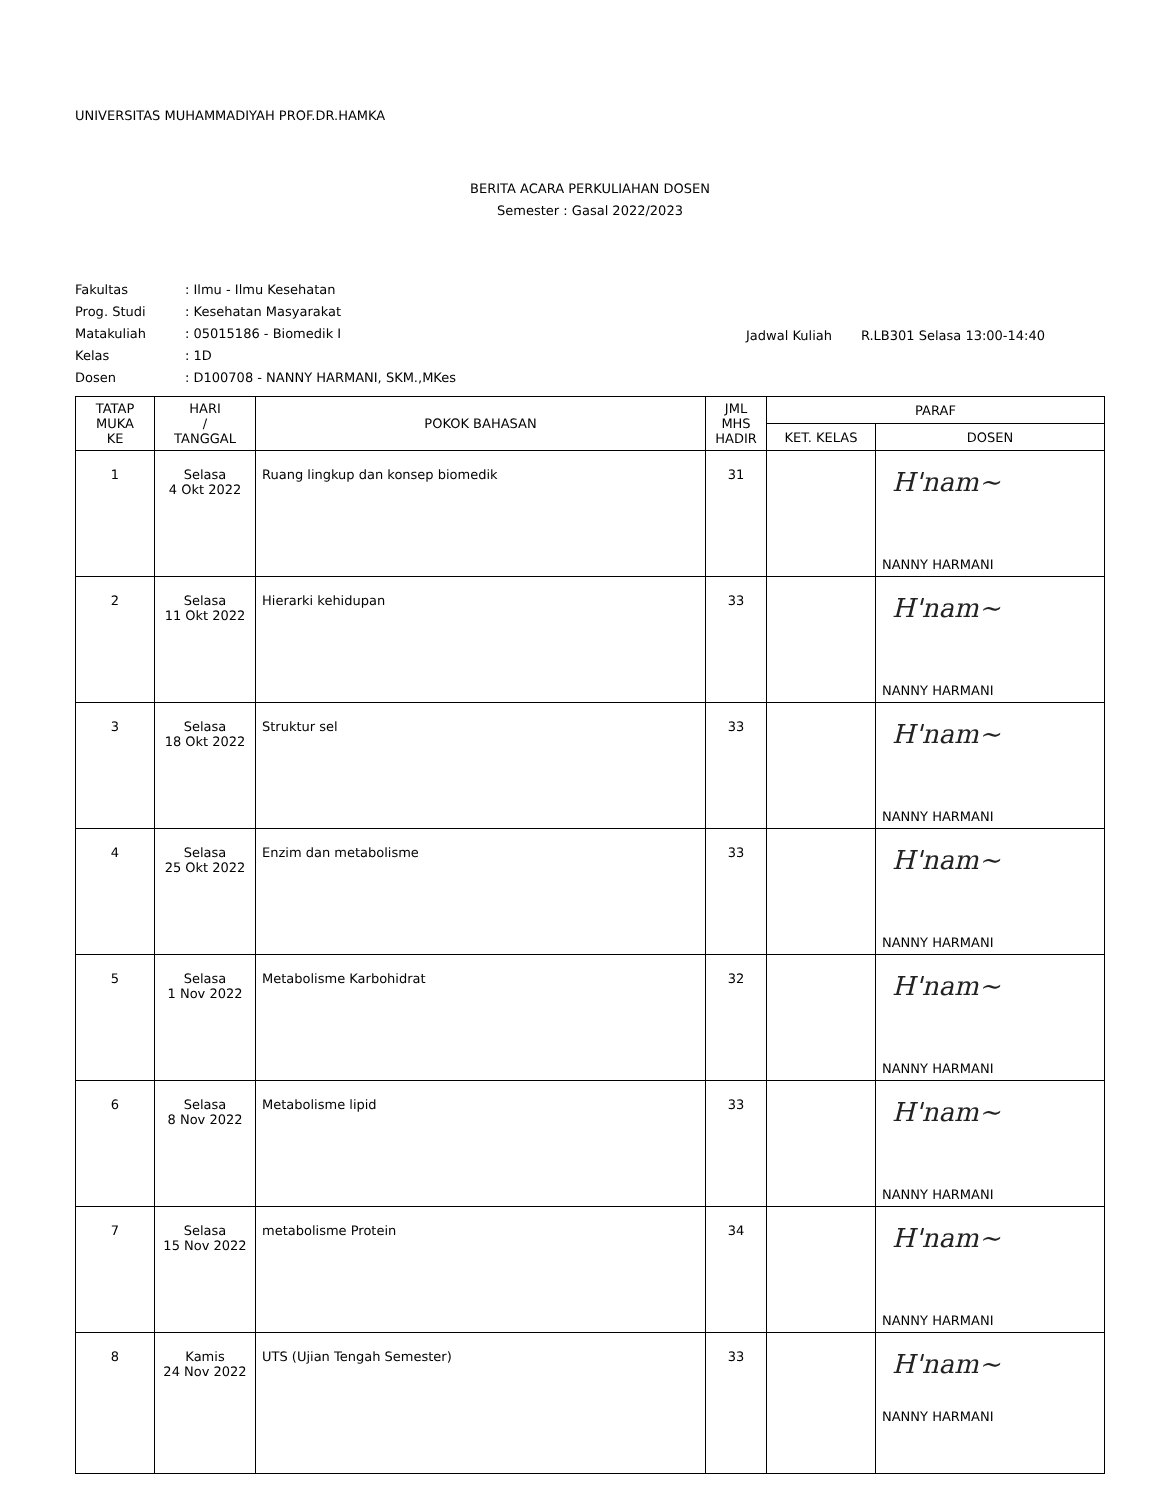UNIVERSITAS MUHAMMADIYAH PROF.DR.HAMKA
BERITA ACARA PERKULIAHAN DOSEN
Semester : Gasal 2022/2023
| Fakultas | : Ilmu - Ilmu Kesehatan |
| Prog. Studi | : Kesehatan Masyarakat |
| Matakuliah | : 05015186 - Biomedik I |
| Kelas | : 1D |
| Dosen | : D100708 - NANNY HARMANI, SKM.,MKes |
Jadwal Kuliah R.LB301 Selasa 13:00-14:40
| TATAP MUKA KE | HARI / TANGGAL | POKOK BAHASAN | JML MHS HADIR | PARAF | |
| --- | --- | --- | --- | --- | --- |
| | | | | KET. KELAS | DOSEN |
| 1 | Selasa 4 Okt 2022 | Ruang lingkup dan konsep biomedik | 31 | | H'nam~ NANNY HARMANI |
| 2 | Selasa 11 Okt 2022 | Hierarki kehidupan | 33 | | H'nam~ NANNY HARMANI |
| 3 | Selasa 18 Okt 2022 | Struktur sel | 33 | | H'nam~ NANNY HARMANI |
| 4 | Selasa 25 Okt 2022 | Enzim dan metabolisme | 33 | | H'nam~ NANNY HARMANI |
| 5 | Selasa 1 Nov 2022 | Metabolisme Karbohidrat | 32 | | H'nam~ NANNY HARMANI |
| 6 | Selasa 8 Nov 2022 | Metabolisme lipid | 33 | | H'nam~ NANNY HARMANI |
| 7 | Selasa 15 Nov 2022 | metabolisme Protein | 34 | | H'nam~ NANNY HARMANI |
| 8 | Kamis 24 Nov 2022 | UTS (Ujian Tengah Semester) | 33 | | H'nam~ NANNY HARMANI |